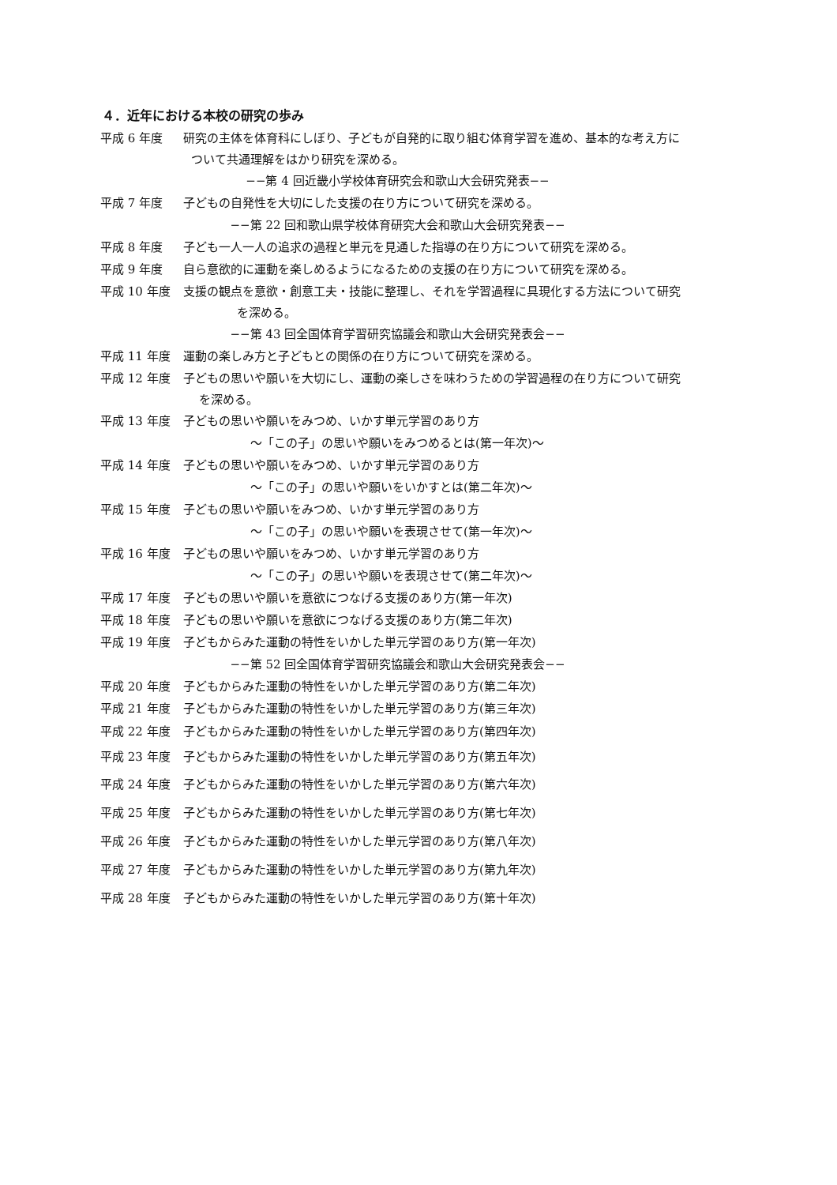４．近年における本校の研究の歩み
平成 6 年度 研究の主体を体育科にしぼり、子どもが自発的に取り組む体育学習を進め、基本的な考え方に
ついて共通理解をはかり研究を深める。
−−第 4 回近畿小学校体育研究会和歌山大会研究発表−−
平成 7 年度 子どもの自発性を大切にした支援の在り方について研究を深める。
−−第 22 回和歌山県学校体育研究大会和歌山大会研究発表−−
平成 8 年度 子ども一人一人の追求の過程と単元を見通した指導の在り方について研究を深める。
平成 9 年度 自ら意欲的に運動を楽しめるようになるための支援の在り方について研究を深める。
平成 10 年度 支援の観点を意欲・創意工夫・技能に整理し、それを学習過程に具現化する方法について研究
を深める。
−−第 43 回全国体育学習研究協議会和歌山大会研究発表会−−
平成 11 年度 運動の楽しみ方と子どもとの関係の在り方について研究を深める。
平成 12 年度 子どもの思いや願いを大切にし、運動の楽しさを味わうための学習過程の在り方について研究
を深める。
平成 13 年度 子どもの思いや願いをみつめ、いかす単元学習のあり方
～「この子」の思いや願いをみつめるとは(第一年次)～
平成 14 年度 子どもの思いや願いをみつめ、いかす単元学習のあり方
～「この子」の思いや願いをいかすとは(第二年次)～
平成 15 年度 子どもの思いや願いをみつめ、いかす単元学習のあり方
～「この子」の思いや願いを表現させて(第一年次)～
平成 16 年度 子どもの思いや願いをみつめ、いかす単元学習のあり方
～「この子」の思いや願いを表現させて(第二年次)～
平成 17 年度 子どもの思いや願いを意欲につなげる支援のあり方(第一年次)
平成 18 年度 子どもの思いや願いを意欲につなげる支援のあり方(第二年次)
平成 19 年度 子どもからみた運動の特性をいかした単元学習のあり方(第一年次)
−−第 52 回全国体育学習研究協議会和歌山大会研究発表会−−
平成 20 年度 子どもからみた運動の特性をいかした単元学習のあり方(第二年次)
平成 21 年度 子どもからみた運動の特性をいかした単元学習のあり方(第三年次)
平成 22 年度 子どもからみた運動の特性をいかした単元学習のあり方(第四年次)
平成 23 年度 子どもからみた運動の特性をいかした単元学習のあり方(第五年次)
平成 24 年度 子どもからみた運動の特性をいかした単元学習のあり方(第六年次)
平成 25 年度 子どもからみた運動の特性をいかした単元学習のあり方(第七年次)
平成 26 年度 子どもからみた運動の特性をいかした単元学習のあり方(第八年次)
平成 27 年度 子どもからみた運動の特性をいかした単元学習のあり方(第九年次)
平成 28 年度 子どもからみた運動の特性をいかした単元学習のあり方(第十年次)